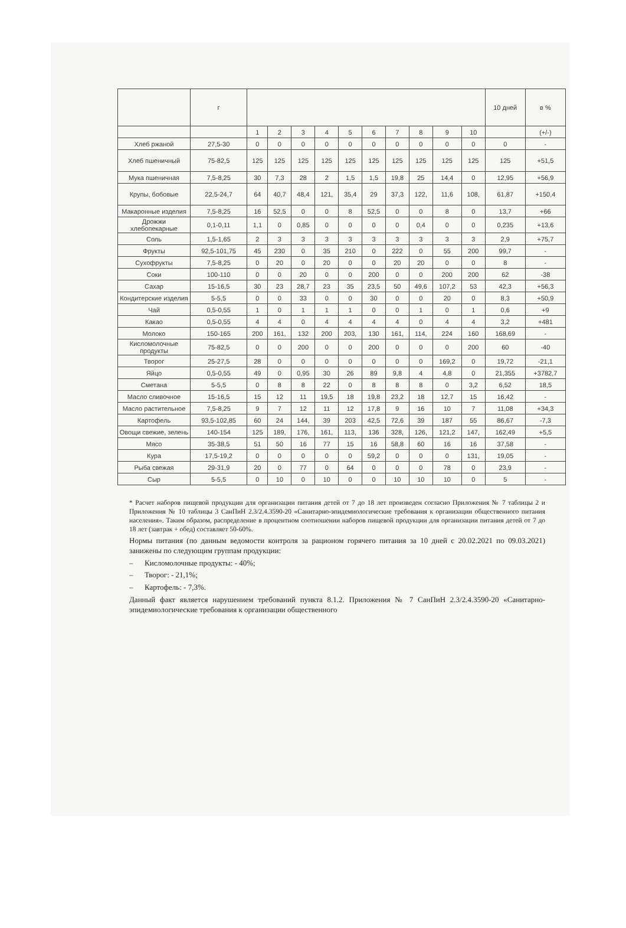| | г | | | | | | | | | | | 10 дней | в % |
| --- | --- | --- | --- | --- | --- | --- | --- | --- | --- | --- | --- | --- | --- |
| | | 1 | 2 | 3 | 4 | 5 | 6 | 7 | 8 | 9 | 10 | | (+/-) |
| Хлеб ржаной | 27,5-30 | 0 | 0 | 0 | 0 | 0 | 0 | 0 | 0 | 0 | 0 | 0 | - |
| Хлеб пшеничный | 75-82,5 | 125 | 125 | 125 | 125 | 125 | 125 | 125 | 125 | 125 | 125 | 125 | +51,5 |
| Мука пшеничная | 7,5-8,25 | 30 | 7,3 | 28 | 2 | 1,5 | 1,5 | 19,8 | 25 | 14,4 | 0 | 12,95 | +56,9 |
| Крупы, бобовые | 22,5-24,7 | 64 | 40,7 | 48,4 | 121, | 35,4 | 29 | 37,3 | 122, | 11,6 | 108, | 61,87 | +150,4 |
| Макаронные изделия | 7,5-8,25 | 16 | 52,5 | 0 | 0 | 8 | 52,5 | 0 | 0 | 8 | 0 | 13,7 | +66 |
| Дрожжи хлебопекарные | 0,1-0,11 | 1,1 | 0 | 0,85 | 0 | 0 | 0 | 0 | 0,4 | 0 | 0 | 0,235 | +13,6 |
| Соль | 1,5-1,65 | 2 | 3 | 3 | 3 | 3 | 3 | 3 | 3 | 3 | 3 | 2,9 | +75,7 |
| Фрукты | 92,5-101,75 | 45 | 230 | 0 | 35 | 210 | 0 | 222 | 0 | 55 | 200 | 99,7 | - |
| Сухофрукты | 7,5-8,25 | 0 | 20 | 0 | 20 | 0 | 0 | 20 | 20 | 0 | 0 | 8 | - |
| Соки | 100-110 | 0 | 0 | 20 | 0 | 0 | 200 | 0 | 0 | 200 | 200 | 62 | -38 |
| Сахар | 15-16,5 | 30 | 23 | 28,7 | 23 | 35 | 23,5 | 50 | 49,6 | 107,2 | 53 | 42,3 | +56,3 |
| Кондитерские изделия | 5-5,5 | 0 | 0 | 33 | 0 | 0 | 30 | 0 | 0 | 20 | 0 | 8,3 | +50,9 |
| Чай | 0,5-0,55 | 1 | 0 | 1 | 1 | 1 | 0 | 0 | 1 | 0 | 1 | 0,6 | +9 |
| Какао | 0,5-0,55 | 4 | 4 | 0 | 4 | 4 | 4 | 4 | 0 | 4 | 4 | 3,2 | +481 |
| Молоко | 150-165 | 200 | 161, | 132 | 200 | 203, | 130 | 161, | 114, | 224 | 160 | 168,69 | - |
| Кисломолочные продукты | 75-82,5 | 0 | 0 | 200 | 0 | 0 | 200 | 0 | 0 | 0 | 200 | 60 | -40 |
| Творог | 25-27,5 | 28 | 0 | 0 | 0 | 0 | 0 | 0 | 0 | 169,2 | 0 | 19,72 | -21,1 |
| Яйцо | 0,5-0,55 | 49 | 0 | 0,95 | 30 | 26 | 89 | 9,8 | 4 | 4,8 | 0 | 21,355 | +3782,7 |
| Сметана | 5-5,5 | 0 | 8 | 8 | 22 | 0 | 8 | 8 | 8 | 0 | 3,2 | 6,52 | 18,5 |
| Масло сливочное | 15-16,5 | 15 | 12 | 11 | 19,5 | 18 | 19,8 | 23,2 | 18 | 12,7 | 15 | 16,42 | - |
| Масло растительное | 7,5-8,25 | 9 | 7 | 12 | 11 | 12 | 17,8 | 9 | 16 | 10 | 7 | 11,08 | +34,3 |
| Картофель | 93,5-102,85 | 60 | 24 | 144, | 39 | 203 | 42,5 | 72,6 | 39 | 187 | 55 | 86,67 | -7,3 |
| Овощи свежие, зелень | 140-154 | 125 | 189, | 176, | 161, | 113, | 136 | 328, | 126, | 121,2 | 147, | 162,49 | +5,5 |
| Мясо | 35-38,5 | 51 | 50 | 16 | 77 | 15 | 16 | 58,8 | 60 | 16 | 16 | 37,58 | - |
| Кура | 17,5-19,2 | 0 | 0 | 0 | 0 | 0 | 59,2 | 0 | 0 | 0 | 131, | 19,05 | - |
| Рыба свежая | 29-31,9 | 20 | 0 | 77 | 0 | 64 | 0 | 0 | 0 | 78 | 0 | 23,9 | - |
| Сыр | 5-5,5 | 0 | 10 | 0 | 10 | 0 | 0 | 10 | 10 | 10 | 0 | 5 | - |
* Расчет наборов пищевой продукции для организации питания детей от 7 до 18 лет произведен согласно Приложения № 7 таблицы 2 и Приложения № 10 таблицы 3 СанПиН 2.3/2.4.3590-20 «Санитарно-эпидемиологические требования к организации общественного питания населения». Таким образом, распределение в процентном соотношении наборов пищевой продукции для организации питания детей от 7 до 18 лет (завтрак + обед) составляет 50-60%.
Нормы питания (по данным ведомости контроля за рационом горячего питания за 10 дней с 20.02.2021 по 09.03.2021) занижены по следующим группам продукции:
– Кисломолочные продукты: - 40%;
– Творог: - 21,1%;
– Картофель: - 7,3%.
Данный факт является нарушением требований пункта 8.1.2. Приложения № 7 СанПиН 2.3/2.4.3590-20 «Санитарно-эпидемиологические требования к организации общественного